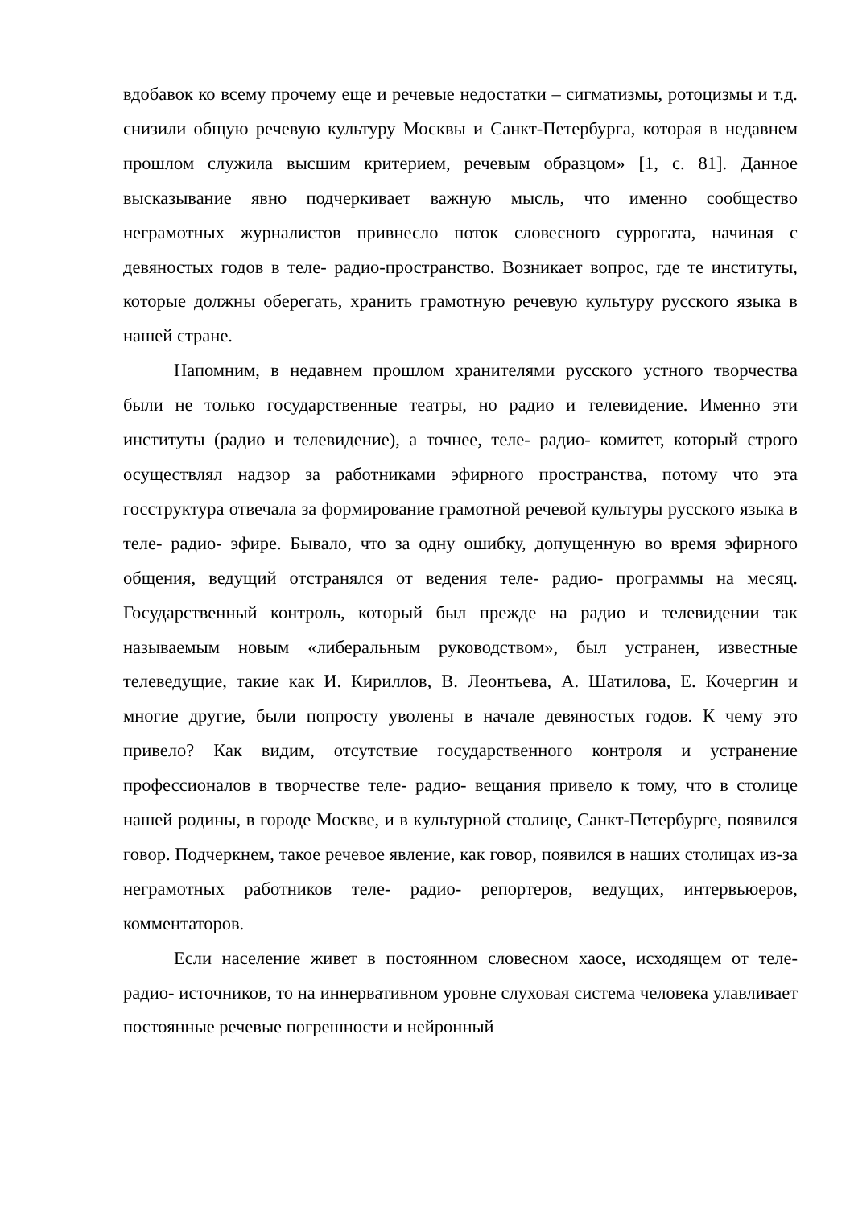вдобавок ко всему прочему еще и речевые недостатки – сигматизмы, ротоцизмы и т.д. снизили общую речевую культуру Москвы и Санкт-Петербурга, которая в недавнем прошлом служила высшим критерием, речевым образцом» [1, с. 81]. Данное высказывание явно подчеркивает важную мысль, что именно сообщество неграмотных журналистов привнесло поток словесного суррогата, начиная с девяностых годов в теле- радио-пространство. Возникает вопрос, где те институты, которые должны оберегать, хранить грамотную речевую культуру русского языка в нашей стране.
Напомним, в недавнем прошлом хранителями русского устного творчества были не только государственные театры, но радио и телевидение. Именно эти институты (радио и телевидение), а точнее, теле- радио- комитет, который строго осуществлял надзор за работниками эфирного пространства, потому что эта госструктура отвечала за формирование грамотной речевой культуры русского языка в теле- радио- эфире. Бывало, что за одну ошибку, допущенную во время эфирного общения, ведущий отстранялся от ведения теле- радио- программы на месяц. Государственный контроль, который был прежде на радио и телевидении так называемым новым «либеральным руководством», был устранен, известные телеведущие, такие как И. Кириллов, В. Леонтьева, А. Шатилова, Е. Кочергин и многие другие, были попросту уволены в начале девяностых годов. К чему это привело? Как видим, отсутствие государственного контроля и устранение профессионалов в творчестве теле- радио- вещания привело к тому, что в столице нашей родины, в городе Москве, и в культурной столице, Санкт-Петербурге, появился говор. Подчеркнем, такое речевое явление, как говор, появился в наших столицах из-за неграмотных работников теле- радио- репортеров, ведущих, интервьюеров, комментаторов.
Если население живет в постоянном словесном хаосе, исходящем от теле- радио- источников, то на иннервативном уровне слуховая система человека улавливает постоянные речевые погрешности и нейронный